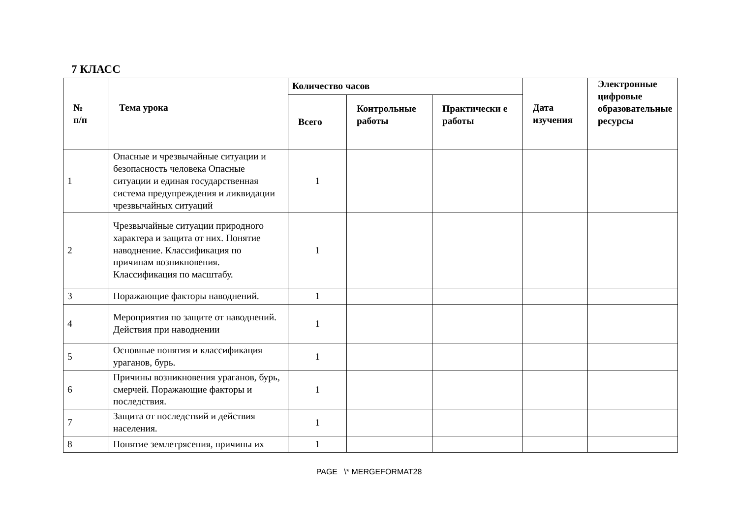7 КЛАСС
| № п/п | Тема урока | Количество часов | | | Дата изучения | Электронные цифровые образовательные ресурсы |
| --- | --- | --- | --- | --- | --- | --- |
| | | Всего | Контрольные работы | Практически е работы | | |
| 1 | Опасные и чрезвычайные ситуации и безопасность человека Опасные ситуации и единая государственная система предупреждения и ликвидации чрезвычайных ситуаций | 1 | | | | |
| 2 | Чрезвычайные ситуации природного характера и защита от них. Понятие наводнение. Классификация по причинам возникновения. Классификация по масштабу. | 1 | | | | |
| 3 | Поражающие факторы наводнений. | 1 | | | | |
| 4 | Мероприятия по защите от наводнений. Действия при наводнении | 1 | | | | |
| 5 | Основные понятия и классификация ураганов, бурь. | 1 | | | | |
| 6 | Причины возникновения ураганов, бурь, смерчей. Поражающие факторы и последствия. | 1 | | | | |
| 7 | Защита от последствий и действия населения. | 1 | | | | |
| 8 | Понятие землетрясения, причины их | 1 | | | | |
PAGE \* MERGEFORMAT28